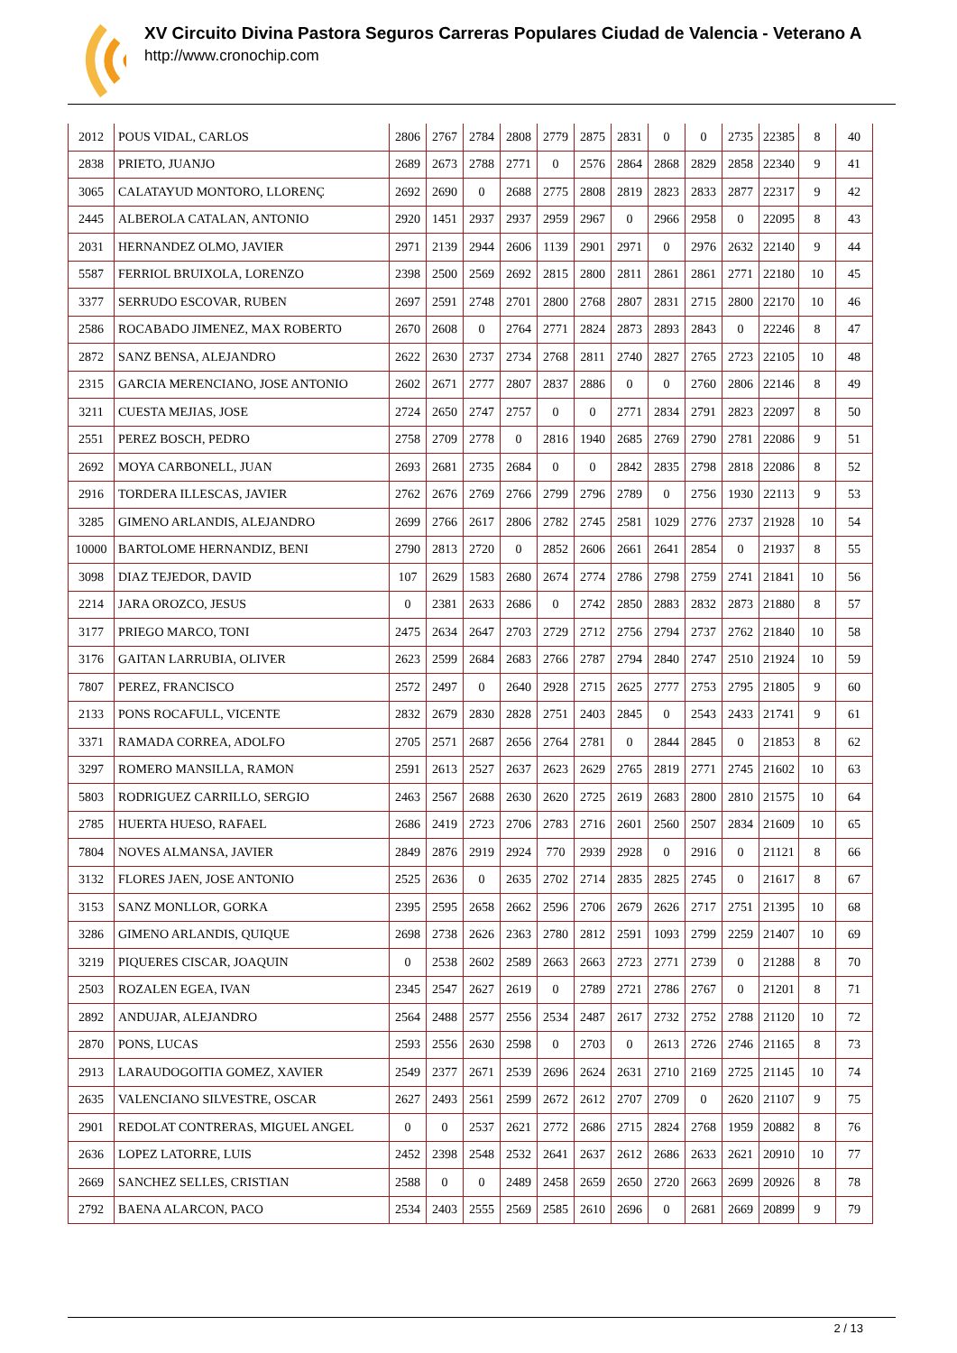XV Circuito Divina Pastora Seguros Carreras Populares Ciudad de Valencia - Veterano A
http://www.cronochip.com
| 2012 | POUS VIDAL, CARLOS | 2806 | 2767 | 2784 | 2808 | 2779 | 2875 | 2831 | 0 | 0 | 2735 | 22385 | 8 | 40 |
| 2838 | PRIETO, JUANJO | 2689 | 2673 | 2788 | 2771 | 0 | 2576 | 2864 | 2868 | 2829 | 2858 | 22340 | 9 | 41 |
| 3065 | CALATAYUD MONTORO, LLORENÇ | 2692 | 2690 | 0 | 2688 | 2775 | 2808 | 2819 | 2823 | 2833 | 2877 | 22317 | 9 | 42 |
| 2445 | ALBEROLA CATALAN, ANTONIO | 2920 | 1451 | 2937 | 2937 | 2959 | 2967 | 0 | 2966 | 2958 | 0 | 22095 | 8 | 43 |
| 2031 | HERNANDEZ OLMO, JAVIER | 2971 | 2139 | 2944 | 2606 | 1139 | 2901 | 2971 | 0 | 2976 | 2632 | 22140 | 9 | 44 |
| 5587 | FERRIOL BRUIXOLA, LORENZO | 2398 | 2500 | 2569 | 2692 | 2815 | 2800 | 2811 | 2861 | 2861 | 2771 | 22180 | 10 | 45 |
| 3377 | SERRUDO ESCOVAR, RUBEN | 2697 | 2591 | 2748 | 2701 | 2800 | 2768 | 2807 | 2831 | 2715 | 2800 | 22170 | 10 | 46 |
| 2586 | ROCABADO JIMENEZ, MAX ROBERTO | 2670 | 2608 | 0 | 2764 | 2771 | 2824 | 2873 | 2893 | 2843 | 0 | 22246 | 8 | 47 |
| 2872 | SANZ BENSA, ALEJANDRO | 2622 | 2630 | 2737 | 2734 | 2768 | 2811 | 2740 | 2827 | 2765 | 2723 | 22105 | 10 | 48 |
| 2315 | GARCIA MERENCIANO, JOSE ANTONIO | 2602 | 2671 | 2777 | 2807 | 2837 | 2886 | 0 | 0 | 2760 | 2806 | 22146 | 8 | 49 |
| 3211 | CUESTA MEJIAS, JOSE | 2724 | 2650 | 2747 | 2757 | 0 | 0 | 2771 | 2834 | 2791 | 2823 | 22097 | 8 | 50 |
| 2551 | PEREZ BOSCH, PEDRO | 2758 | 2709 | 2778 | 0 | 2816 | 1940 | 2685 | 2769 | 2790 | 2781 | 22086 | 9 | 51 |
| 2692 | MOYA CARBONELL, JUAN | 2693 | 2681 | 2735 | 2684 | 0 | 0 | 2842 | 2835 | 2798 | 2818 | 22086 | 8 | 52 |
| 2916 | TORDERA ILLESCAS, JAVIER | 2762 | 2676 | 2769 | 2766 | 2799 | 2796 | 2789 | 0 | 2756 | 1930 | 22113 | 9 | 53 |
| 3285 | GIMENO ARLANDIS, ALEJANDRO | 2699 | 2766 | 2617 | 2806 | 2782 | 2745 | 2581 | 1029 | 2776 | 2737 | 21928 | 10 | 54 |
| 10000 | BARTOLOME HERNANDIZ, BENI | 2790 | 2813 | 2720 | 0 | 2852 | 2606 | 2661 | 2641 | 2854 | 0 | 21937 | 8 | 55 |
| 3098 | DIAZ TEJEDOR, DAVID | 107 | 2629 | 1583 | 2680 | 2674 | 2774 | 2786 | 2798 | 2759 | 2741 | 21841 | 10 | 56 |
| 2214 | JARA OROZCO, JESUS | 0 | 2381 | 2633 | 2686 | 0 | 2742 | 2850 | 2883 | 2832 | 2873 | 21880 | 8 | 57 |
| 3177 | PRIEGO MARCO, TONI | 2475 | 2634 | 2647 | 2703 | 2729 | 2712 | 2756 | 2794 | 2737 | 2762 | 21840 | 10 | 58 |
| 3176 | GAITAN LARRUBIA, OLIVER | 2623 | 2599 | 2684 | 2683 | 2766 | 2787 | 2794 | 2840 | 2747 | 2510 | 21924 | 10 | 59 |
| 7807 | PEREZ, FRANCISCO | 2572 | 2497 | 0 | 2640 | 2928 | 2715 | 2625 | 2777 | 2753 | 2795 | 21805 | 9 | 60 |
| 2133 | PONS ROCAFULL, VICENTE | 2832 | 2679 | 2830 | 2828 | 2751 | 2403 | 2845 | 0 | 2543 | 2433 | 21741 | 9 | 61 |
| 3371 | RAMADA CORREA, ADOLFO | 2705 | 2571 | 2687 | 2656 | 2764 | 2781 | 0 | 2844 | 2845 | 0 | 21853 | 8 | 62 |
| 3297 | ROMERO MANSILLA, RAMON | 2591 | 2613 | 2527 | 2637 | 2623 | 2629 | 2765 | 2819 | 2771 | 2745 | 21602 | 10 | 63 |
| 5803 | RODRIGUEZ CARRILLO, SERGIO | 2463 | 2567 | 2688 | 2630 | 2620 | 2725 | 2619 | 2683 | 2800 | 2810 | 21575 | 10 | 64 |
| 2785 | HUERTA HUESO, RAFAEL | 2686 | 2419 | 2723 | 2706 | 2783 | 2716 | 2601 | 2560 | 2507 | 2834 | 21609 | 10 | 65 |
| 7804 | NOVES ALMANSA, JAVIER | 2849 | 2876 | 2919 | 2924 | 770 | 2939 | 2928 | 0 | 2916 | 0 | 21121 | 8 | 66 |
| 3132 | FLORES JAEN, JOSE ANTONIO | 2525 | 2636 | 0 | 2635 | 2702 | 2714 | 2835 | 2825 | 2745 | 0 | 21617 | 8 | 67 |
| 3153 | SANZ MONLLOR, GORKA | 2395 | 2595 | 2658 | 2662 | 2596 | 2706 | 2679 | 2626 | 2717 | 2751 | 21395 | 10 | 68 |
| 3286 | GIMENO ARLANDIS, QUIQUE | 2698 | 2738 | 2626 | 2363 | 2780 | 2812 | 2591 | 1093 | 2799 | 2259 | 21407 | 10 | 69 |
| 3219 | PIQUERES CISCAR, JOAQUIN | 0 | 2538 | 2602 | 2589 | 2663 | 2663 | 2723 | 2771 | 2739 | 0 | 21288 | 8 | 70 |
| 2503 | ROZALEN EGEA, IVAN | 2345 | 2547 | 2627 | 2619 | 0 | 2789 | 2721 | 2786 | 2767 | 0 | 21201 | 8 | 71 |
| 2892 | ANDUJAR, ALEJANDRO | 2564 | 2488 | 2577 | 2556 | 2534 | 2487 | 2617 | 2732 | 2752 | 2788 | 21120 | 10 | 72 |
| 2870 | PONS, LUCAS | 2593 | 2556 | 2630 | 2598 | 0 | 2703 | 0 | 2613 | 2726 | 2746 | 21165 | 8 | 73 |
| 2913 | LARAUDOGOITIA GOMEZ, XAVIER | 2549 | 2377 | 2671 | 2539 | 2696 | 2624 | 2631 | 2710 | 2169 | 2725 | 21145 | 10 | 74 |
| 2635 | VALENCIANO SILVESTRE, OSCAR | 2627 | 2493 | 2561 | 2599 | 2672 | 2612 | 2707 | 2709 | 0 | 2620 | 21107 | 9 | 75 |
| 2901 | REDOLAT CONTRERAS, MIGUEL ANGEL | 0 | 0 | 2537 | 2621 | 2772 | 2686 | 2715 | 2824 | 2768 | 1959 | 20882 | 8 | 76 |
| 2636 | LOPEZ LATORRE, LUIS | 2452 | 2398 | 2548 | 2532 | 2641 | 2637 | 2612 | 2686 | 2633 | 2621 | 20910 | 10 | 77 |
| 2669 | SANCHEZ SELLES, CRISTIAN | 2588 | 0 | 0 | 2489 | 2458 | 2659 | 2650 | 2720 | 2663 | 2699 | 20926 | 8 | 78 |
| 2792 | BAENA ALARCON, PACO | 2534 | 2403 | 2555 | 2569 | 2585 | 2610 | 2696 | 0 | 2681 | 2669 | 20899 | 9 | 79 |
2 / 13